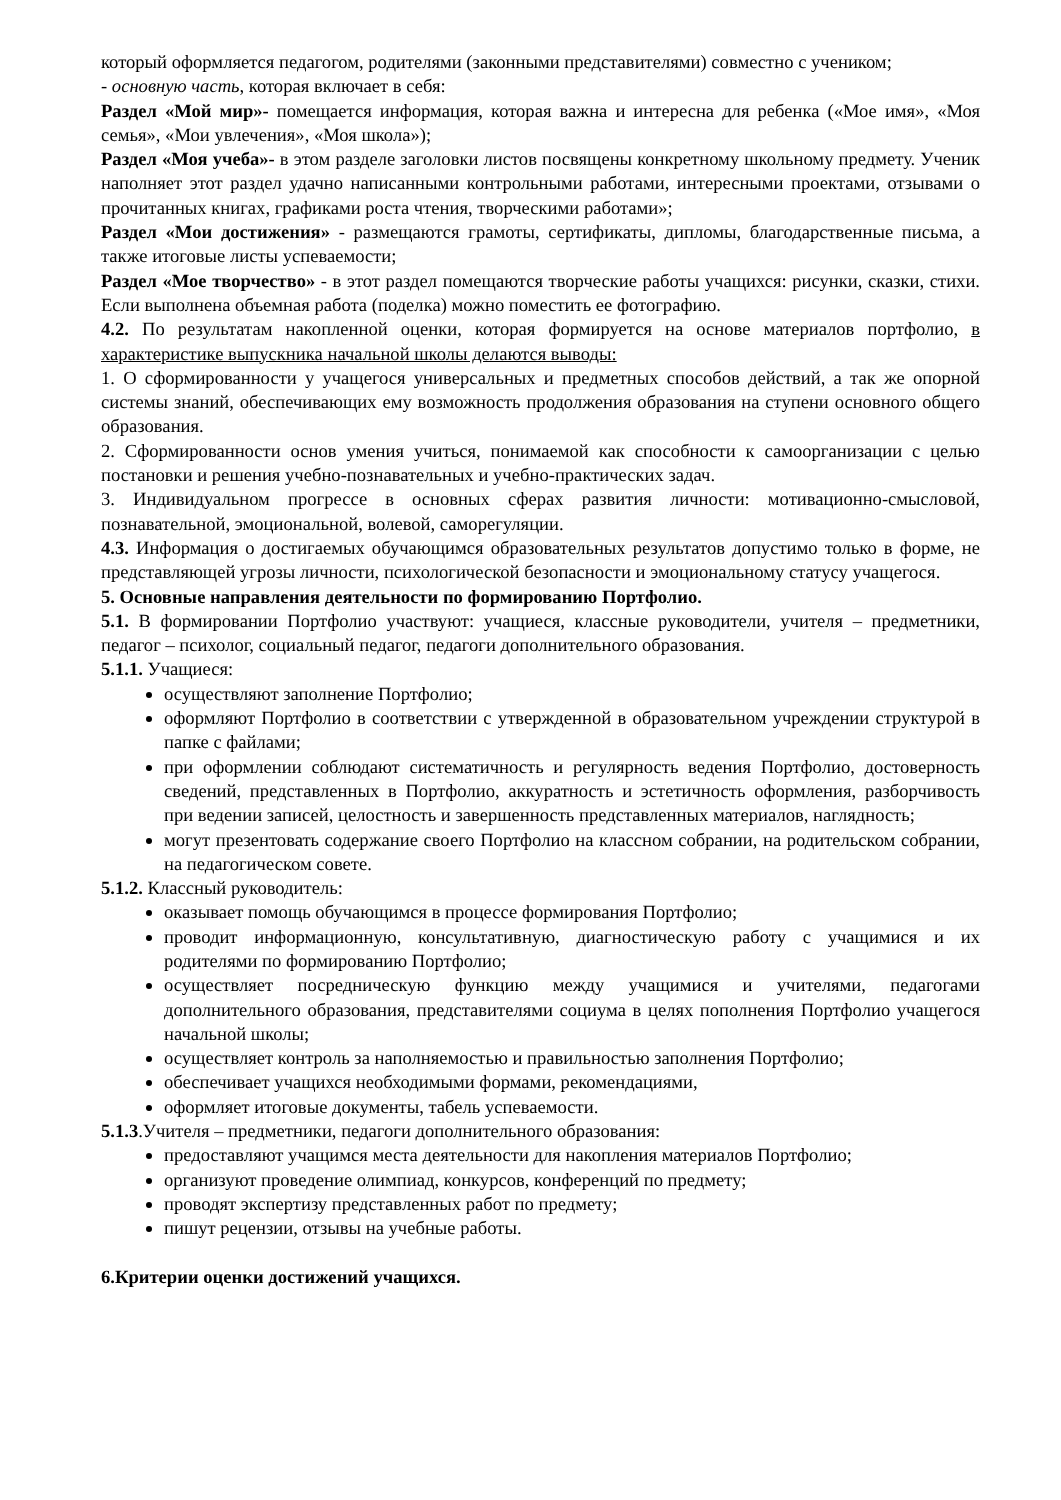который оформляется педагогом, родителями (законными представителями) совместно с учеником;
- основную часть, которая включает в себя:
Раздел «Мой мир»- помещается информация, которая важна и интересна для ребенка («Мое имя», «Моя семья», «Мои увлечения», «Моя школа»);
Раздел «Моя учеба»- в этом разделе заголовки листов посвящены конкретному школьному предмету. Ученик наполняет этот раздел удачно написанными контрольными работами, интересными проектами, отзывами о прочитанных книгах, графиками роста чтения, творческими работами»;
Раздел «Мои достижения» - размещаются грамоты, сертификаты, дипломы, благодарственные письма, а также итоговые листы успеваемости;
Раздел «Мое творчество» - в этот раздел помещаются творческие работы учащихся: рисунки, сказки, стихи. Если выполнена объемная работа (поделка) можно поместить ее фотографию.
4.2. По результатам накопленной оценки, которая формируется на основе материалов портфолио, в характеристике выпускника начальной школы делаются выводы:
1. О сформированности у учащегося универсальных и предметных способов действий, а так же опорной системы знаний, обеспечивающих ему возможность продолжения образования на ступени основного общего образования.
2. Сформированности основ умения учиться, понимаемой как способности к самоорганизации с целью постановки и решения учебно-познавательных и учебно-практических задач.
3. Индивидуальном прогрессе в основных сферах развития личности: мотивационно-смысловой, познавательной, эмоциональной, волевой, саморегуляции.
4.3. Информация о достигаемых обучающимся образовательных результатов допустимо только в форме, не представляющей угрозы личности, психологической безопасности и эмоциональному статусу учащегося.
5. Основные направления деятельности по формированию Портфолио.
5.1. В формировании Портфолио участвуют: учащиеся, классные руководители, учителя – предметники, педагог – психолог, социальный педагог, педагоги дополнительного образования.
5.1.1. Учащиеся:
осуществляют заполнение Портфолио;
оформляют Портфолио в соответствии с утвержденной в образовательном учреждении структурой в папке с файлами;
при оформлении соблюдают систематичность и регулярность ведения Портфолио, достоверность сведений, представленных в Портфолио, аккуратность и эстетичность оформления, разборчивость при ведении записей, целостность и завершенность представленных материалов, наглядность;
могут презентовать содержание своего Портфолио на классном собрании, на родительском собрании, на педагогическом совете.
5.1.2. Классный руководитель:
оказывает помощь обучающимся в процессе формирования Портфолио;
проводит информационную, консультативную, диагностическую работу с учащимися и их родителями по формированию Портфолио;
осуществляет посредническую функцию между учащимися и учителями, педагогами дополнительного образования, представителями социума в целях пополнения Портфолио учащегося начальной школы;
осуществляет контроль за наполняемостью и правильностью заполнения Портфолио;
обеспечивает учащихся необходимыми формами, рекомендациями,
оформляет итоговые документы, табель успеваемости.
5.1.3.Учителя – предметники, педагоги дополнительного образования:
предоставляют учащимся места деятельности для накопления материалов Портфолио;
организуют проведение олимпиад, конкурсов, конференций по предмету;
проводят экспертизу представленных работ по предмету;
пишут рецензии, отзывы на учебные работы.
6.Критерии оценки достижений учащихся.